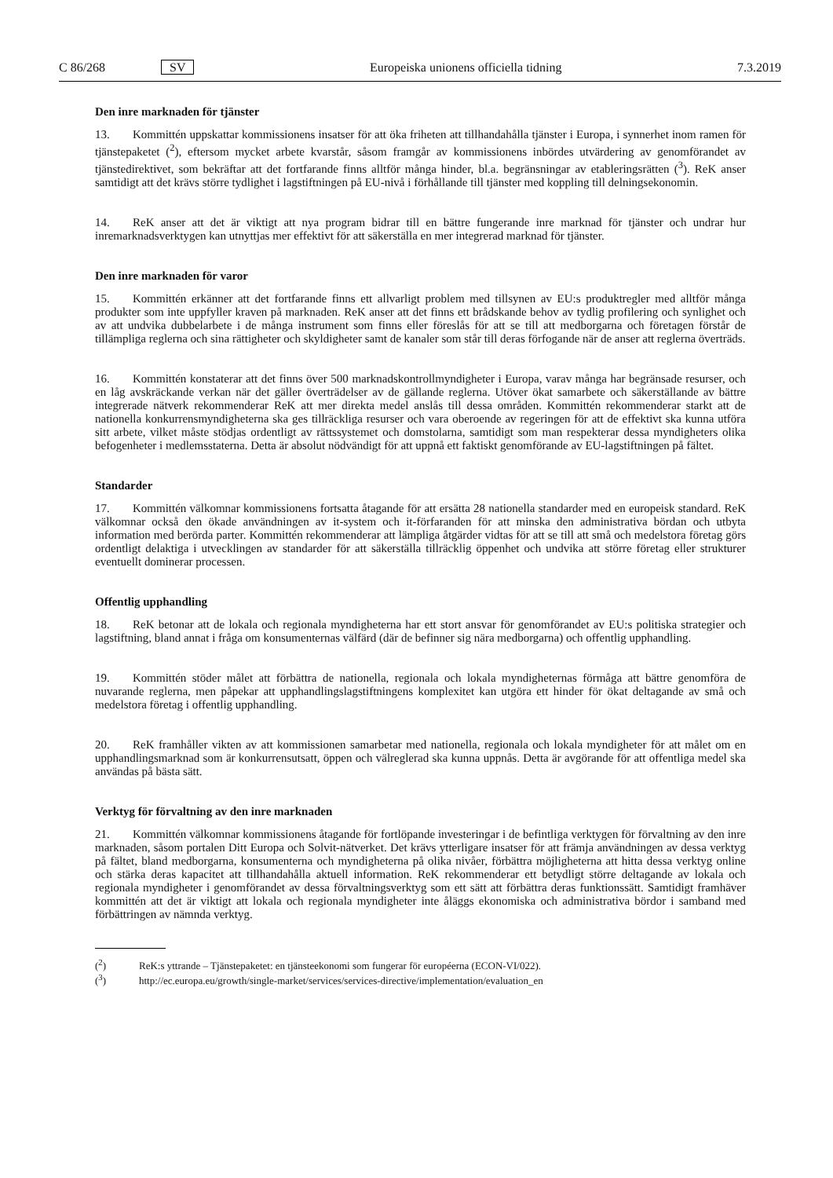C 86/268 SV Europeiska unionens officiella tidning 7.3.2019
Den inre marknaden för tjänster
13. Kommittén uppskattar kommissionens insatser för att öka friheten att tillhandahålla tjänster i Europa, i synnerhet inom ramen för tjänstepaketet (<sup>2</sup>), eftersom mycket arbete kvarstår, såsom framgår av kommissionens inbördes utvärdering av genomförandet av tjänstedirektivet, som bekräftar att det fortfarande finns alltför många hinder, bl.a. begränsningar av etableringsrätten (<sup>3</sup>). ReK anser samtidigt att det krävs större tydlighet i lagstiftningen på EU-nivå i förhållande till tjänster med koppling till delningsekonomin.
14. ReK anser att det är viktigt att nya program bidrar till en bättre fungerande inre marknad för tjänster och undrar hur inremarknadsverktygen kan utnyttjas mer effektivt för att säkerställa en mer integrerad marknad för tjänster.
Den inre marknaden för varor
15. Kommittén erkänner att det fortfarande finns ett allvarligt problem med tillsynen av EU:s produktregler med alltför många produkter som inte uppfyller kraven på marknaden. ReK anser att det finns ett brådskande behov av tydlig profilering och synlighet och av att undvika dubbelarbete i de många instrument som finns eller föreslås för att se till att medborgarna och företagen förstår de tillämpliga reglerna och sina rättigheter och skyldigheter samt de kanaler som står till deras förfogande när de anser att reglerna överträds.
16. Kommittén konstaterar att det finns över 500 marknadskontrollmyndigheter i Europa, varav många har begränsade resurser, och en låg avskräckande verkan när det gäller överträdelser av de gällande reglerna. Utöver ökat samarbete och säkerställande av bättre integrerade nätverk rekommenderar ReK att mer direkta medel anslås till dessa områden. Kommittén rekommenderar starkt att de nationella konkurrensmyndigheterna ska ges tillräckliga resurser och vara oberoende av regeringen för att de effektivt ska kunna utföra sitt arbete, vilket måste stödjas ordentligt av rättssystemet och domstolarna, samtidigt som man respekterar dessa myndigheters olika befogenheter i medlemsstaterna. Detta är absolut nödvändigt för att uppnå ett faktiskt genomförande av EU-lagstiftningen på fältet.
Standarder
17. Kommittén välkomnar kommissionens fortsatta åtagande för att ersätta 28 nationella standarder med en europeisk standard. ReK välkomnar också den ökade användningen av it-system och it-förfaranden för att minska den administrativa bördan och utbyta information med berörda parter. Kommittén rekommenderar att lämpliga åtgärder vidtas för att se till att små och medelstora företag görs ordentligt delaktiga i utvecklingen av standarder för att säkerställa tillräcklig öppenhet och undvika att större företag eller strukturer eventuellt dominerar processen.
Offentlig upphandling
18. ReK betonar att de lokala och regionala myndigheterna har ett stort ansvar för genomförandet av EU:s politiska strategier och lagstiftning, bland annat i fråga om konsumenternas välfärd (där de befinner sig nära medborgarna) och offentlig upphandling.
19. Kommittén stöder målet att förbättra de nationella, regionala och lokala myndigheternas förmåga att bättre genomföra de nuvarande reglerna, men påpekar att upphandlingslagstiftningens komplexitet kan utgöra ett hinder för ökat deltagande av små och medelstora företag i offentlig upphandling.
20. ReK framhåller vikten av att kommissionen samarbetar med nationella, regionala och lokala myndigheter för att målet om en upphandlingsmarknad som är konkurrensutsatt, öppen och välreglerad ska kunna uppnås. Detta är avgörande för att offentliga medel ska användas på bästa sätt.
Verktyg för förvaltning av den inre marknaden
21. Kommittén välkomnar kommissionens åtagande för fortlöpande investeringar i de befintliga verktygen för förvaltning av den inre marknaden, såsom portalen Ditt Europa och Solvit-nätverket. Det krävs ytterligare insatser för att främja användningen av dessa verktyg på fältet, bland medborgarna, konsumenterna och myndigheterna på olika nivåer, förbättra möjligheterna att hitta dessa verktyg online och stärka deras kapacitet att tillhandahålla aktuell information. ReK rekommenderar ett betydligt större deltagande av lokala och regionala myndigheter i genomförandet av dessa förvaltningsverktyg som ett sätt att förbättra deras funktionssätt. Samtidigt framhäver kommittén att det är viktigt att lokala och regionala myndigheter inte åläggs ekonomiska och administrativa bördor i samband med förbättringen av nämnda verktyg.
(<sup>2</sup>) ReK:s yttrande – Tjänstepaketet: en tjänsteekonomi som fungerar för européerna (ECON-VI/022).
(<sup>3</sup>) http://ec.europa.eu/growth/single-market/services/services-directive/implementation/evaluation_en